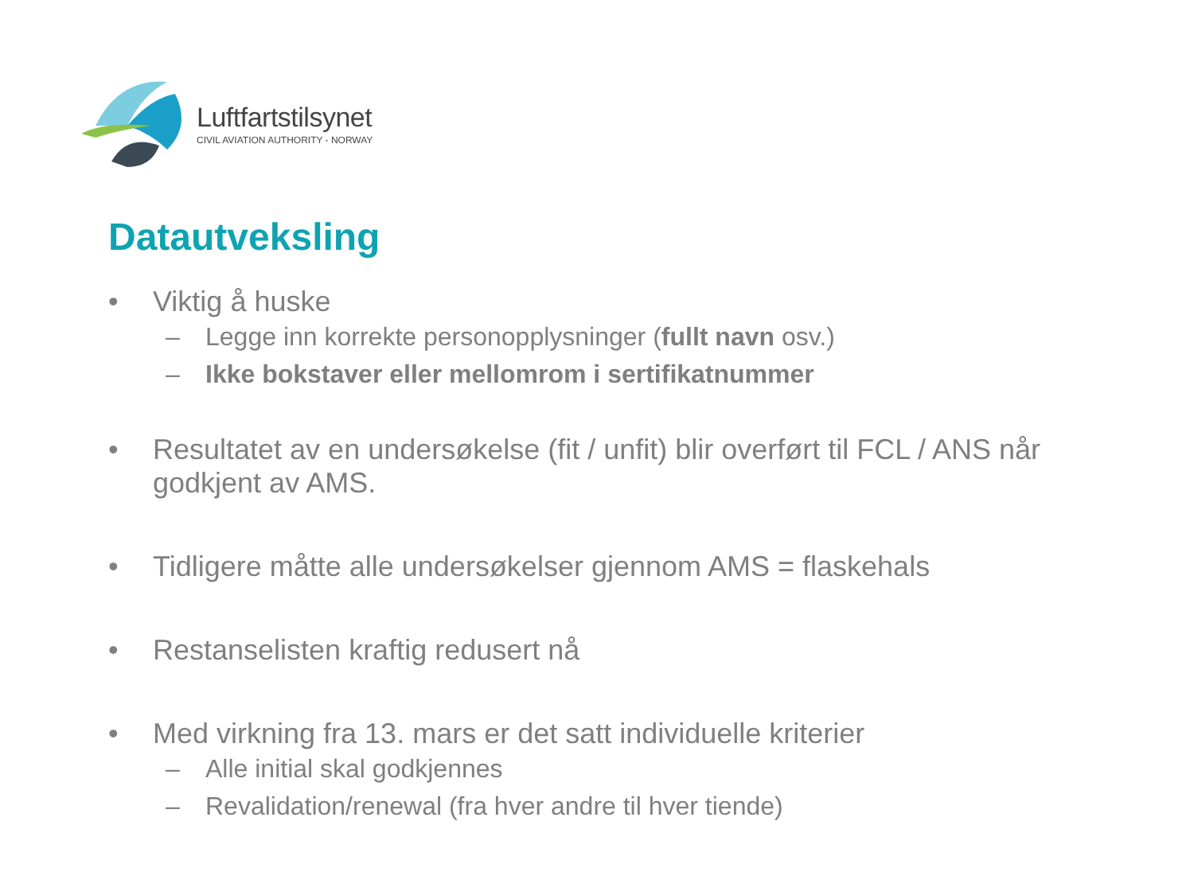Luftfartstilsynet
CIVIL AVIATION AUTHORITY - NORWAY
Datautveksling
• Viktig å huske
– Legge inn korrekte personopplysninger (fullt navn osv.)
– Ikke bokstaver eller mellomrom i sertifikatnummer
• Resultatet av en undersøkelse (fit / unfit) blir overført til FCL / ANS når godkjent av AMS.
• Tidligere måtte alle undersøkelser gjennom AMS = flaskehals
• Restanselisten kraftig redusert nå
• Med virkning fra 13. mars er det satt individuelle kriterier
– Alle initial skal godkjennes
– Revalidation/renewal (fra hver andre til hver tiende)